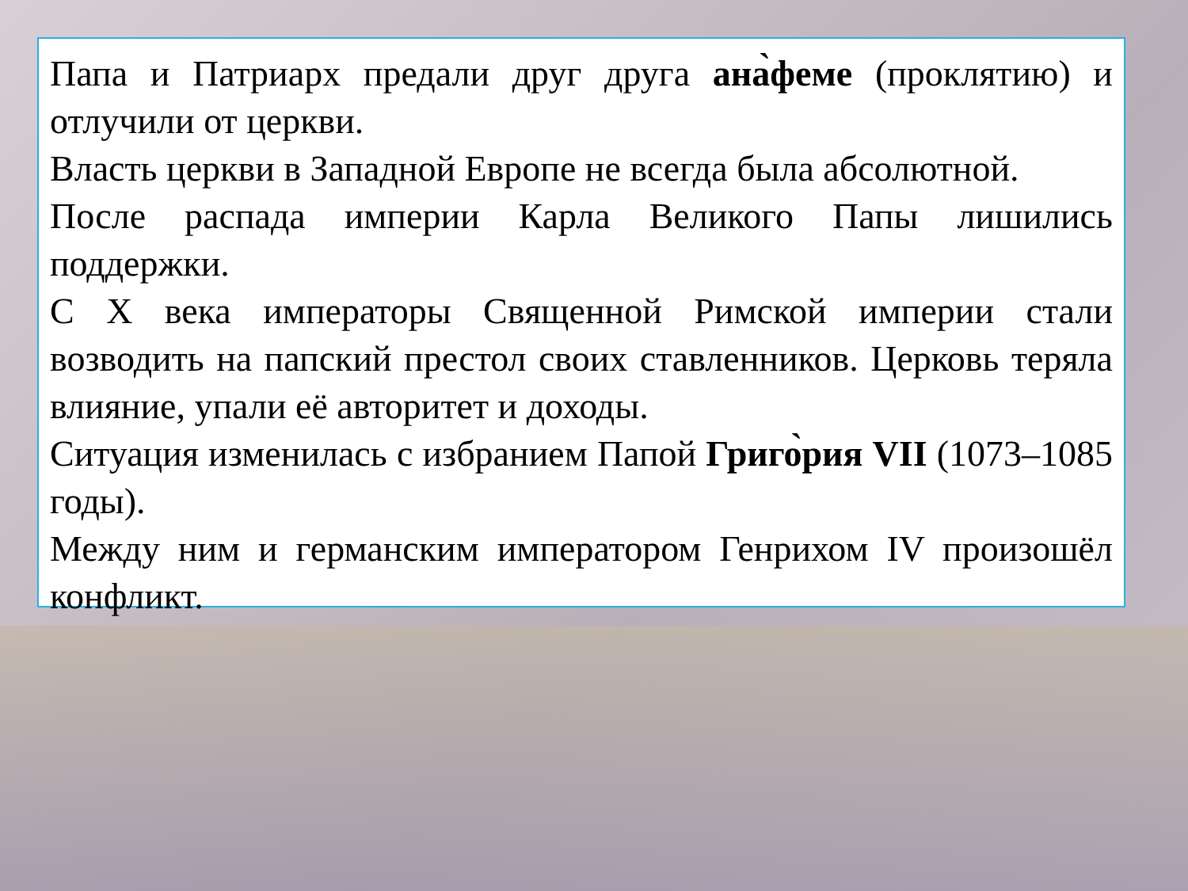Папа и Патриарх предали друг друга ана̀феме (проклятию) и отлучили от церкви.
Власть церкви в Западной Европе не всегда была абсолютной.
После распада империи Карла Великого Папы лишились поддержки.
С Х века императоры Священной Римской империи стали возводить на папский престол своих ставленников. Церковь теряла влияние, упали её авторитет и доходы.
Ситуация изменилась с избранием Папой Григо̀рия VII (1073–1085 годы).
Между ним и германским императором Генрихом IV произошёл конфликт.